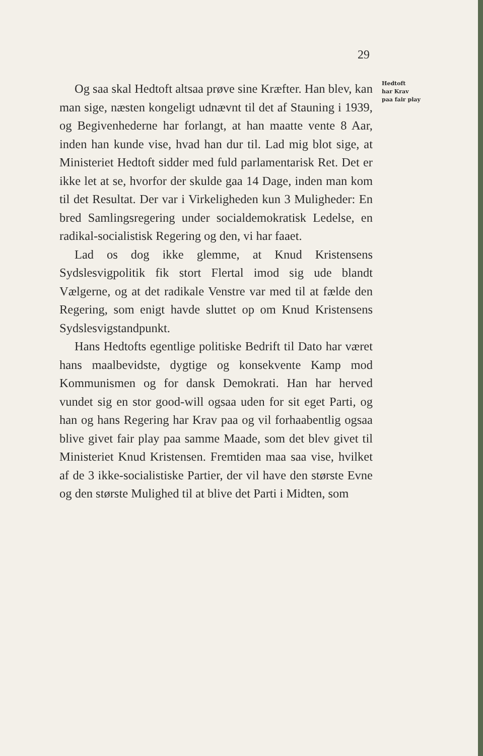29
Og saa skal Hedtoft altsaa prøve sine Kræfter. Han blev, kan man sige, næsten kongeligt udnævnt til det af Stauning i 1939, og Begivenhederne har forlangt, at han maatte vente 8 Aar, inden han kunde vise, hvad han dur til. Lad mig blot sige, at Ministeriet Hedtoft sidder med fuld parlamentarisk Ret. Det er ikke let at se, hvorfor der skulde gaa 14 Dage, inden man kom til det Resultat. Der var i Virkeligheden kun 3 Muligheder: En bred Samlingsregering under socialdemokratisk Ledelse, en radikal-socialistisk Regering og den, vi har faaet.
Lad os dog ikke glemme, at Knud Kristensens Sydslesvigpolitik fik stort Flertal imod sig ude blandt Vælgerne, og at det radikale Venstre var med til at fælde den Regering, som enigt havde sluttet op om Knud Kristensens Sydslesvigstandpunkt.
Hans Hedtofts egentlige politiske Bedrift til Dato har været hans maalbevidste, dygtige og konsekvente Kamp mod Kommunismen og for dansk Demokrati. Han har herved vundet sig en stor good-will ogsaa uden for sit eget Parti, og han og hans Regering har Krav paa og vil forhaabentlig ogsaa blive givet fair play paa samme Maade, som det blev givet til Ministeriet Knud Kristensen. Fremtiden maa saa vise, hvilket af de 3 ikke-socialistiske Partier, der vil have den største Evne og den største Mulighed til at blive det Parti i Midten, som
Hedtoft
har Krav
paa fair play